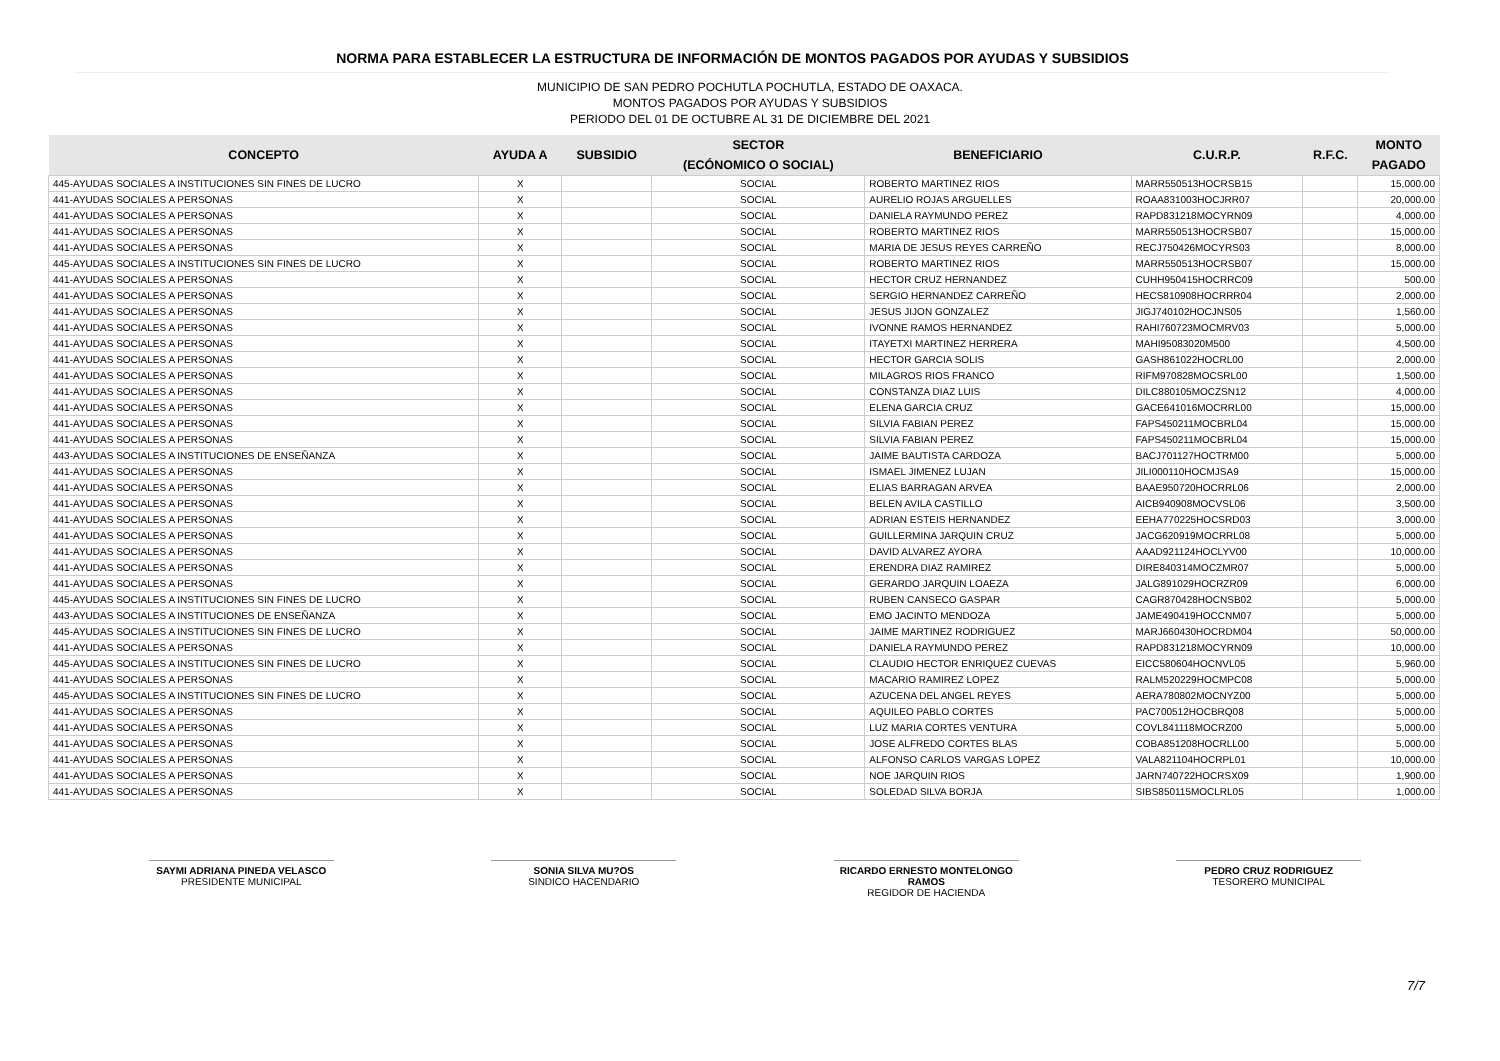NORMA PARA ESTABLECER LA ESTRUCTURA DE INFORMACIÓN DE MONTOS PAGADOS POR AYUDAS Y SUBSIDIOS
MUNICIPIO DE SAN PEDRO POCHUTLA POCHUTLA, ESTADO DE OAXACA.
MONTOS PAGADOS POR AYUDAS Y SUBSIDIOS
PERIODO DEL 01 DE OCTUBRE AL 31 DE DICIEMBRE DEL 2021
| CONCEPTO | AYUDA A | SUBSIDIO | SECTOR | BENEFICIARIO | C.U.R.P. | R.F.C. | MONTO |
| --- | --- | --- | --- | --- | --- | --- | --- |
| | | | (ECÓNOMICO O SOCIAL) | | | | PAGADO |
| 445-AYUDAS SOCIALES A INSTITUCIONES SIN FINES DE LUCRO | X | | SOCIAL | ROBERTO MARTINEZ RIOS | MARR550513HOCRSB15 | | 15,000.00 |
| 441-AYUDAS SOCIALES A PERSONAS | X | | SOCIAL | AURELIO ROJAS ARGUELLES | ROAA831003HOCJRR07 | | 20,000.00 |
| 441-AYUDAS SOCIALES A PERSONAS | X | | SOCIAL | DANIELA RAYMUNDO PEREZ | RAPD831218MOCYRN09 | | 4,000.00 |
| 441-AYUDAS SOCIALES A PERSONAS | X | | SOCIAL | ROBERTO MARTINEZ RIOS | MARR550513HOCRSB07 | | 15,000.00 |
| 441-AYUDAS SOCIALES A PERSONAS | X | | SOCIAL | MARIA DE JESUS REYES CARREÑO | RECJ750426MOCYRS03 | | 8,000.00 |
| 445-AYUDAS SOCIALES A INSTITUCIONES SIN FINES DE LUCRO | X | | SOCIAL | ROBERTO MARTINEZ RIOS | MARR550513HOCRSB07 | | 15,000.00 |
| 441-AYUDAS SOCIALES A PERSONAS | X | | SOCIAL | HECTOR CRUZ HERNANDEZ | CUHH950415HOCRRC09 | | 500.00 |
| 441-AYUDAS SOCIALES A PERSONAS | X | | SOCIAL | SERGIO HERNANDEZ CARREÑO | HECS810908HOCRRR04 | | 2,000.00 |
| 441-AYUDAS SOCIALES A PERSONAS | X | | SOCIAL | JESUS JIJON GONZALEZ | JIGJ740102HOCJNS05 | | 1,560.00 |
| 441-AYUDAS SOCIALES A PERSONAS | X | | SOCIAL | IVONNE RAMOS HERNANDEZ | RAHI760723MOCMRV03 | | 5,000.00 |
| 441-AYUDAS SOCIALES A PERSONAS | X | | SOCIAL | ITAYETXI MARTINEZ HERRERA | MAHI95083020M500 | | 4,500.00 |
| 441-AYUDAS SOCIALES A PERSONAS | X | | SOCIAL | HECTOR GARCIA SOLIS | GASH861022HOCRL00 | | 2,000.00 |
| 441-AYUDAS SOCIALES A PERSONAS | X | | SOCIAL | MILAGROS RIOS FRANCO | RIFM970828MOCSRL00 | | 1,500.00 |
| 441-AYUDAS SOCIALES A PERSONAS | X | | SOCIAL | CONSTANZA DIAZ LUIS | DILC880105MOCZSN12 | | 4,000.00 |
| 441-AYUDAS SOCIALES A PERSONAS | X | | SOCIAL | ELENA GARCIA CRUZ | GACE641016MOCRRL00 | | 15,000.00 |
| 441-AYUDAS SOCIALES A PERSONAS | X | | SOCIAL | SILVIA FABIAN PEREZ | FAPS450211MOCBRL04 | | 15,000.00 |
| 441-AYUDAS SOCIALES A PERSONAS | X | | SOCIAL | SILVIA FABIAN PEREZ | FAPS450211MOCBRL04 | | 15,000.00 |
| 443-AYUDAS SOCIALES A INSTITUCIONES DE ENSEÑANZA | X | | SOCIAL | JAIME BAUTISTA CARDOZA | BACJ701127HOCTRM00 | | 5,000.00 |
| 441-AYUDAS SOCIALES A PERSONAS | X | | SOCIAL | ISMAEL JIMENEZ LUJAN | JILI000110HOCMJSA9 | | 15,000.00 |
| 441-AYUDAS SOCIALES A PERSONAS | X | | SOCIAL | ELIAS BARRAGAN ARVEA | BAAE950720HOCRRL06 | | 2,000.00 |
| 441-AYUDAS SOCIALES A PERSONAS | X | | SOCIAL | BELEN AVILA CASTILLO | AICB940908MOCVSL06 | | 3,500.00 |
| 441-AYUDAS SOCIALES A PERSONAS | X | | SOCIAL | ADRIAN ESTEIS HERNANDEZ | EEHA770225HOCSRD03 | | 3,000.00 |
| 441-AYUDAS SOCIALES A PERSONAS | X | | SOCIAL | GUILLERMINA JARQUIN CRUZ | JACG620919MOCRRL08 | | 5,000.00 |
| 441-AYUDAS SOCIALES A PERSONAS | X | | SOCIAL | DAVID ALVAREZ AYORA | AAAD921124HOCLYV00 | | 10,000.00 |
| 441-AYUDAS SOCIALES A PERSONAS | X | | SOCIAL | ERENDRA DIAZ RAMIREZ | DIRE840314MOCZMR07 | | 5,000.00 |
| 441-AYUDAS SOCIALES A PERSONAS | X | | SOCIAL | GERARDO JARQUIN LOAEZA | JALG891029HOCRZR09 | | 6,000.00 |
| 445-AYUDAS SOCIALES A INSTITUCIONES SIN FINES DE LUCRO | X | | SOCIAL | RUBEN CANSECO GASPAR | CAGR870428HOCNSB02 | | 5,000.00 |
| 443-AYUDAS SOCIALES A INSTITUCIONES DE ENSEÑANZA | X | | SOCIAL | EMO JACINTO MENDOZA | JAME490419HOCCNM07 | | 5,000.00 |
| 445-AYUDAS SOCIALES A INSTITUCIONES SIN FINES DE LUCRO | X | | SOCIAL | JAIME MARTINEZ RODRIGUEZ | MARJ660430HOCRDM04 | | 50,000.00 |
| 441-AYUDAS SOCIALES A PERSONAS | X | | SOCIAL | DANIELA RAYMUNDO PEREZ | RAPD831218MOCYRN09 | | 10,000.00 |
| 445-AYUDAS SOCIALES A INSTITUCIONES SIN FINES DE LUCRO | X | | SOCIAL | CLAUDIO HECTOR ENRIQUEZ CUEVAS | EICC580604HOCNVL05 | | 5,960.00 |
| 441-AYUDAS SOCIALES A PERSONAS | X | | SOCIAL | MACARIO RAMIREZ LOPEZ | RALM520229HOCMPC08 | | 5,000.00 |
| 445-AYUDAS SOCIALES A INSTITUCIONES SIN FINES DE LUCRO | X | | SOCIAL | AZUCENA DEL ANGEL REYES | AERA780802MOCNYZ00 | | 5,000.00 |
| 441-AYUDAS SOCIALES A PERSONAS | X | | SOCIAL | AQUILEO PABLO CORTES | PAC700512HOCBRQ08 | | 5,000.00 |
| 441-AYUDAS SOCIALES A PERSONAS | X | | SOCIAL | LUZ MARIA CORTES VENTURA | COVL841118MOCRZ00 | | 5,000.00 |
| 441-AYUDAS SOCIALES A PERSONAS | X | | SOCIAL | JOSE ALFREDO CORTES BLAS | COBA851208HOCRLL00 | | 5,000.00 |
| 441-AYUDAS SOCIALES A PERSONAS | X | | SOCIAL | ALFONSO CARLOS VARGAS LOPEZ | VALA821104HOCRPL01 | | 10,000.00 |
| 441-AYUDAS SOCIALES A PERSONAS | X | | SOCIAL | NOE JARQUIN RIOS | JARN740722HOCRSX09 | | 1,900.00 |
| 441-AYUDAS SOCIALES A PERSONAS | X | | SOCIAL | SOLEDAD SILVA BORJA | SIBS850115MOCLRL05 | | 1,000.00 |
SAYMI ADRIANA PINEDA VELASCO
PRESIDENTE MUNICIPAL
SONIA SILVA MU?OS
SINDICO HACENDARIO
RICARDO ERNESTO MONTELONGO RAMOS
REGIDOR DE HACIENDA
PEDRO CRUZ RODRIGUEZ
TESORERO MUNICIPAL
7/7